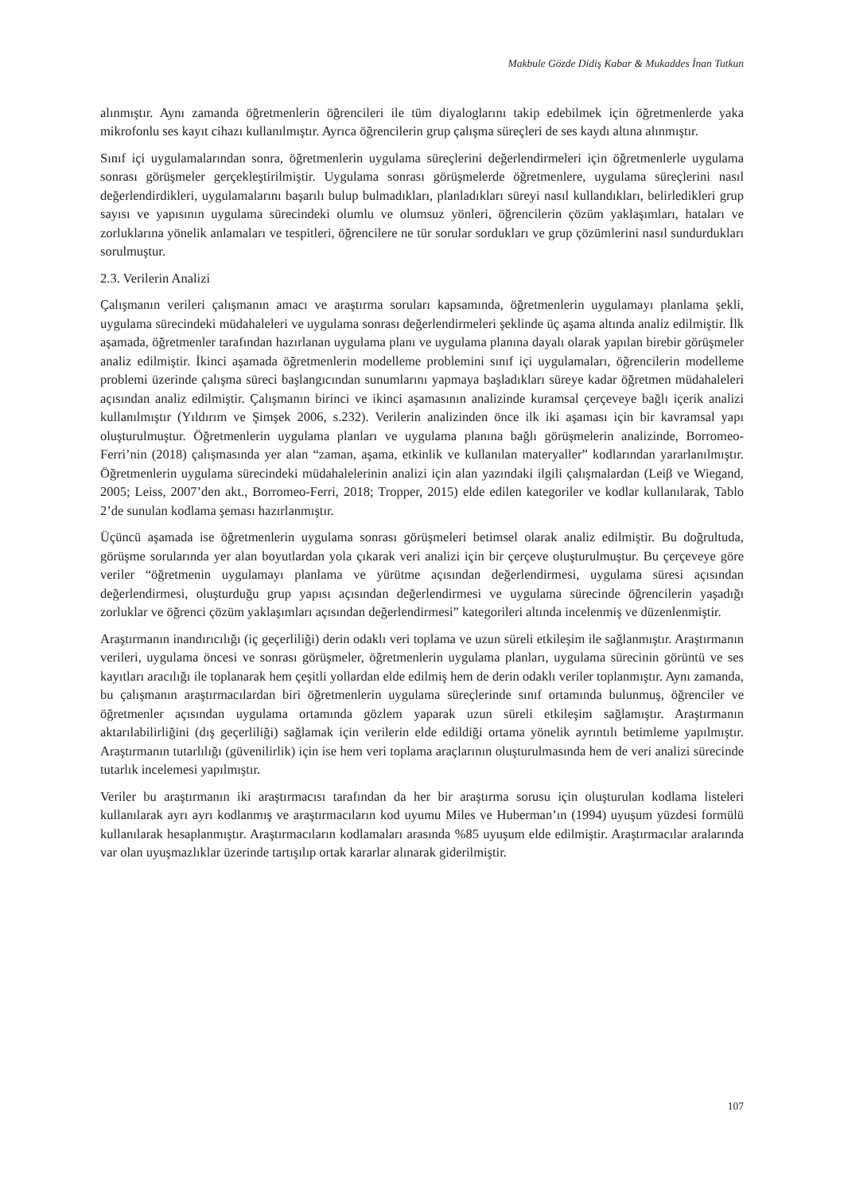Makbule Gözde Didiş Kabar & Mukaddes İnan Tutkun
alınmıştır. Aynı zamanda öğretmenlerin öğrencileri ile tüm diyaloglarını takip edebilmek için öğretmenlerde yaka mikrofonlu ses kayıt cihazı kullanılmıştır. Ayrıca öğrencilerin grup çalışma süreçleri de ses kaydı altına alınmıştır.
Sınıf içi uygulamalarından sonra, öğretmenlerin uygulama süreçlerini değerlendirmeleri için öğretmenlerle uygulama sonrası görüşmeler gerçekleştirilmiştir. Uygulama sonrası görüşmelerde öğretmenlere, uygulama süreçlerini nasıl değerlendirdikleri, uygulamalarını başarılı bulup bulmadıkları, planladıkları süreyi nasıl kullandıkları, belirledikleri grup sayısı ve yapısının uygulama sürecindeki olumlu ve olumsuz yönleri, öğrencilerin çözüm yaklaşımları, hataları ve zorluklarına yönelik anlamaları ve tespitleri, öğrencilere ne tür sorular sordukları ve grup çözümlerini nasıl sundurdukları sorulmuştur.
2.3. Verilerin Analizi
Çalışmanın verileri çalışmanın amacı ve araştırma soruları kapsamında, öğretmenlerin uygulamayı planlama şekli, uygulama sürecindeki müdahaleleri ve uygulama sonrası değerlendirmeleri şeklinde üç aşama altında analiz edilmiştir. İlk aşamada, öğretmenler tarafından hazırlanan uygulama planı ve uygulama planına dayalı olarak yapılan birebir görüşmeler analiz edilmiştir. İkinci aşamada öğretmenlerin modelleme problemini sınıf içi uygulamaları, öğrencilerin modelleme problemi üzerinde çalışma süreci başlangıcından sunumlarını yapmaya başladıkları süreye kadar öğretmen müdahaleleri açısından analiz edilmiştir. Çalışmanın birinci ve ikinci aşamasının analizinde kuramsal çerçeveye bağlı içerik analizi kullanılmıştır (Yıldırım ve Şimşek 2006, s.232). Verilerin analizinden önce ilk iki aşaması için bir kavramsal yapı oluşturulmuştur. Öğretmenlerin uygulama planları ve uygulama planına bağlı görüşmelerin analizinde, Borromeo-Ferri’nin (2018) çalışmasında yer alan “zaman, aşama, etkinlik ve kullanılan materyaller” kodlarından yararlanılmıştır. Öğretmenlerin uygulama sürecindeki müdahalelerinin analizi için alan yazındaki ilgili çalışmalardan (Leiβ ve Wiegand, 2005; Leiss, 2007’den akt., Borromeo-Ferri, 2018; Tropper, 2015) elde edilen kategoriler ve kodlar kullanılarak, Tablo 2’de sunulan kodlama şeması hazırlanmıştır.
Üçüncü aşamada ise öğretmenlerin uygulama sonrası görüşmeleri betimsel olarak analiz edilmiştir. Bu doğrultuda, görüşme sorularında yer alan boyutlardan yola çıkarak veri analizi için bir çerçeve oluşturulmuştur. Bu çerçeveye göre veriler “öğretmenin uygulamayı planlama ve yürütme açısından değerlendirmesi, uygulama süresi açısından değerlendirmesi, oluşturduğu grup yapısı açısından değerlendirmesi ve uygulama sürecinde öğrencilerin yaşadığı zorluklar ve öğrenci çözüm yaklaşımları açısından değerlendirmesi” kategorileri altında incelenmiş ve düzenlenmiştir.
Araştırmanın inandırıcılığı (iç geçerliliği) derin odaklı veri toplama ve uzun süreli etkileşim ile sağlanmıştır. Araştırmanın verileri, uygulama öncesi ve sonrası görüşmeler, öğretmenlerin uygulama planları, uygulama sürecinin görüntü ve ses kayıtları aracılığı ile toplanarak hem çeşitli yollardan elde edilmiş hem de derin odaklı veriler toplanmıştır. Aynı zamanda, bu çalışmanın araştırmacılardan biri öğretmenlerin uygulama süreçlerinde sınıf ortamında bulunmuş, öğrenciler ve öğretmenler açısından uygulama ortamında gözlem yaparak uzun süreli etkileşim sağlamıştır. Araştırmanın aktarılabilirliğini (dış geçerliliği) sağlamak için verilerin elde edildiği ortama yönelik ayrıntılı betimleme yapılmıştır. Araştırmanın tutarlılığı (güvenilirlik) için ise hem veri toplama araçlarının oluşturulmasında hem de veri analizi sürecinde tutarlık incelemesi yapılmıştır.
Veriler bu araştırmanın iki araştırmacısı tarafından da her bir araştırma sorusu için oluşturulan kodlama listeleri kullanılarak ayrı ayrı kodlanmış ve araştırmacıların kod uyumu Miles ve Huberman’ın (1994) uyuşum yüzdesi formülü kullanılarak hesaplanmıştır. Araştırmacıların kodlamaları arasında %85 uyuşum elde edilmiştir. Araştırmacılar aralarında var olan uyuşmazlıklar üzerinde tartışılıp ortak kararlar alınarak giderilmiştir.
107